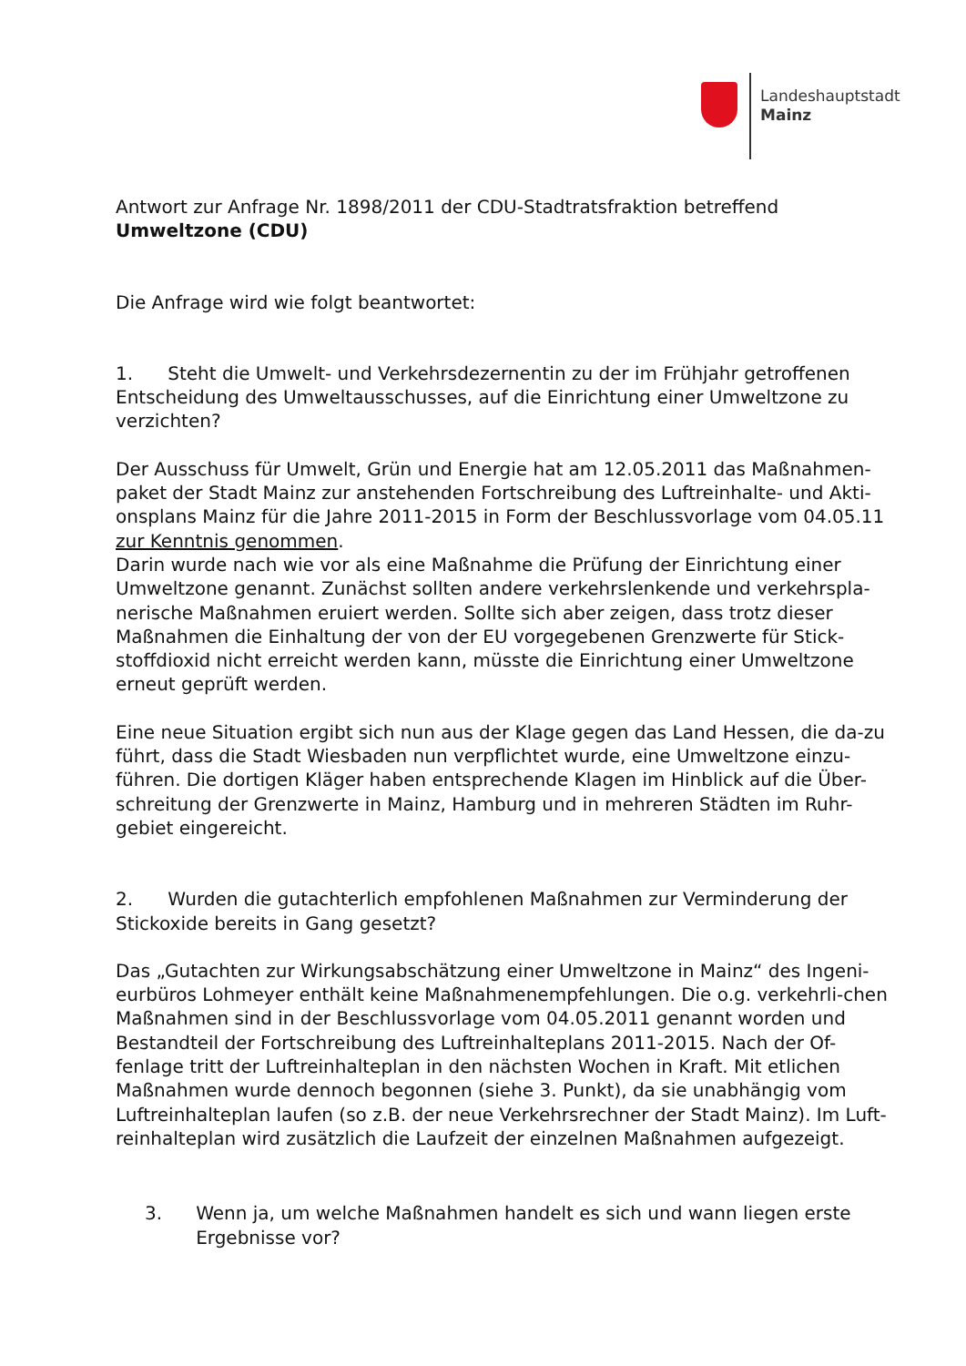Landeshauptstadt
Mainz
Antwort zur Anfrage Nr. 1898/2011 der CDU-Stadtratsfraktion betreffend
Umweltzone (CDU)
Die Anfrage wird wie folgt beantwortet:
1. Steht die Umwelt- und Verkehrsdezernentin zu der im Frühjahr getroffenen Entscheidung des Umweltausschusses, auf die Einrichtung einer Umweltzone zu verzichten?
Der Ausschuss für Umwelt, Grün und Energie hat am 12.05.2011 das Maßnahmen-paket der Stadt Mainz zur anstehenden Fortschreibung des Luftreinhalte- und Akti-onsplans Mainz für die Jahre 2011-2015 in Form der Beschlussvorlage vom 04.05.11 zur Kenntnis genommen.
Darin wurde nach wie vor als eine Maßnahme die Prüfung der Einrichtung einer Umweltzone genannt. Zunächst sollten andere verkehrslenkende und verkehrspla-nerische Maßnahmen eruiert werden. Sollte sich aber zeigen, dass trotz dieser Maßnahmen die Einhaltung der von der EU vorgegebenen Grenzwerte für Stick-stoffdioxid nicht erreicht werden kann, müsste die Einrichtung einer Umweltzone erneut geprüft werden.
Eine neue Situation ergibt sich nun aus der Klage gegen das Land Hessen, die da-zu führt, dass die Stadt Wiesbaden nun verpflichtet wurde, eine Umweltzone einzu-führen. Die dortigen Kläger haben entsprechende Klagen im Hinblick auf die Über-schreitung der Grenzwerte in Mainz, Hamburg und in mehreren Städten im Ruhr-gebiet eingereicht.
2. Wurden die gutachterlich empfohlenen Maßnahmen zur Verminderung der Stickoxide bereits in Gang gesetzt?
Das „Gutachten zur Wirkungsabschätzung einer Umweltzone in Mainz“ des Ingeni-eurbüros Lohmeyer enthält keine Maßnahmenempfehlungen. Die o.g. verkehrli-chen Maßnahmen sind in der Beschlussvorlage vom 04.05.2011 genannt worden und Bestandteil der Fortschreibung des Luftreinhalteplans 2011-2015. Nach der Of-fenlage tritt der Luftreinhalteplan in den nächsten Wochen in Kraft. Mit etlichen Maßnahmen wurde dennoch begonnen (siehe 3. Punkt), da sie unabhängig vom Luftreinhalteplan laufen (so z.B. der neue Verkehrsrechner der Stadt Mainz). Im Luft-reinhalteplan wird zusätzlich die Laufzeit der einzelnen Maßnahmen aufgezeigt.
3. Wenn ja, um welche Maßnahmen handelt es sich und wann liegen erste Ergebnisse vor?